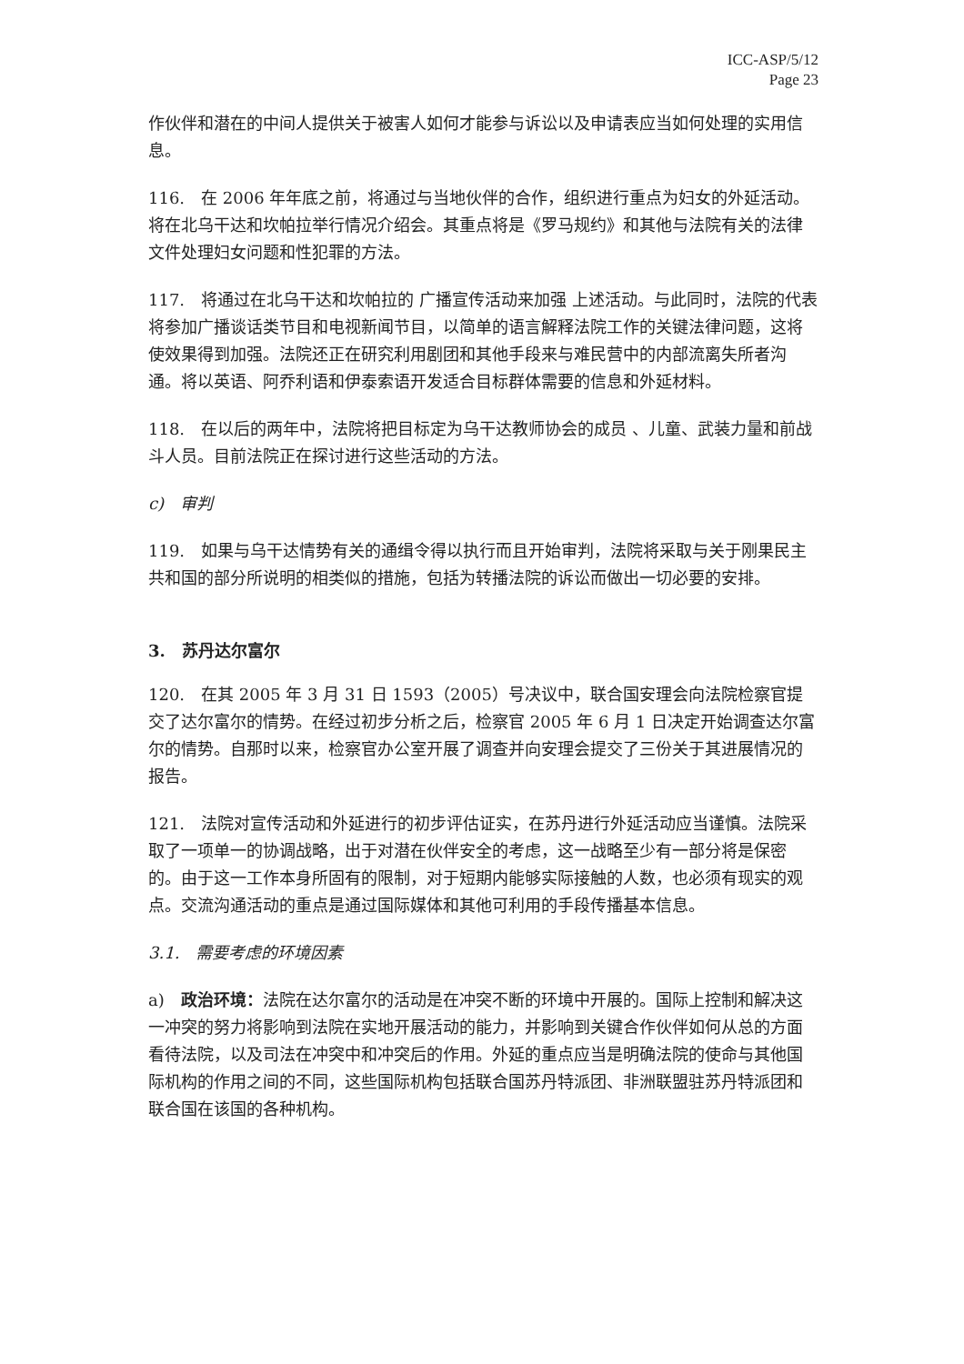ICC-ASP/5/12
Page 23
作伙伴和潜在的中间人提供关于被害人如何才能参与诉讼以及申请表应当如何处理的实用信息。
116.　在 2006 年年底之前，将通过与当地伙伴的合作，组织进行重点为妇女的外延活动。将在北乌干达和坎帕拉举行情况介绍会。其重点将是《罗马规约》和其他与法院有关的法律文件处理妇女问题和性犯罪的方法。
117.　将通过在北乌干达和坎帕拉的 广播宣传活动来加强 上述活动。与此同时，法院的代表将参加广播谈话类节目和电视新闻节目，以简单的语言解释法院工作的关键法律问题，这将使效果得到加强。法院还正在研究利用剧团和其他手段来与难民营中的内部流离失所者沟通。将以英语、阿乔利语和伊泰索语开发适合目标群体需要的信息和外延材料。
118.　在以后的两年中，法院将把目标定为乌干达教师协会的成员 、儿童、武装力量和前战斗人员。目前法院正在探讨进行这些活动的方法。
c)　审判
119.　如果与乌干达情势有关的通缉令得以执行而且开始审判，法院将采取与关于刚果民主共和国的部分所说明的相类似的措施，包括为转播法院的诉讼而做出一切必要的安排。
3.　苏丹达尔富尔
120.　在其 2005 年 3 月 31 日 1593（2005）号决议中，联合国安理会向法院检察官提交了达尔富尔的情势。在经过初步分析之后，检察官 2005 年 6 月 1 日决定开始调查达尔富尔的情势。自那时以来，检察官办公室开展了调查并向安理会提交了三份关于其进展情况的报告。
121.　法院对宣传活动和外延进行的初步评估证实，在苏丹进行外延活动应当谨慎。法院采取了一项单一的协调战略，出于对潜在伙伴安全的考虑，这一战略至少有一部分将是保密的。由于这一工作本身所固有的限制，对于短期内能够实际接触的人数，也必须有现实的观点。交流沟通活动的重点是通过国际媒体和其他可利用的手段传播基本信息。
3.1.　需要考虑的环境因素
a)　政治环境：法院在达尔富尔的活动是在冲突不断的环境中开展的。国际上控制和解决这一冲突的努力将影响到法院在实地开展活动的能力，并影响到关键合作伙伴如何从总的方面看待法院，以及司法在冲突中和冲突后的作用。外延的重点应当是明确法院的使命与其他国际机构的作用之间的不同，这些国际机构包括联合国苏丹特派团、非洲联盟驻苏丹特派团和联合国在该国的各种机构。